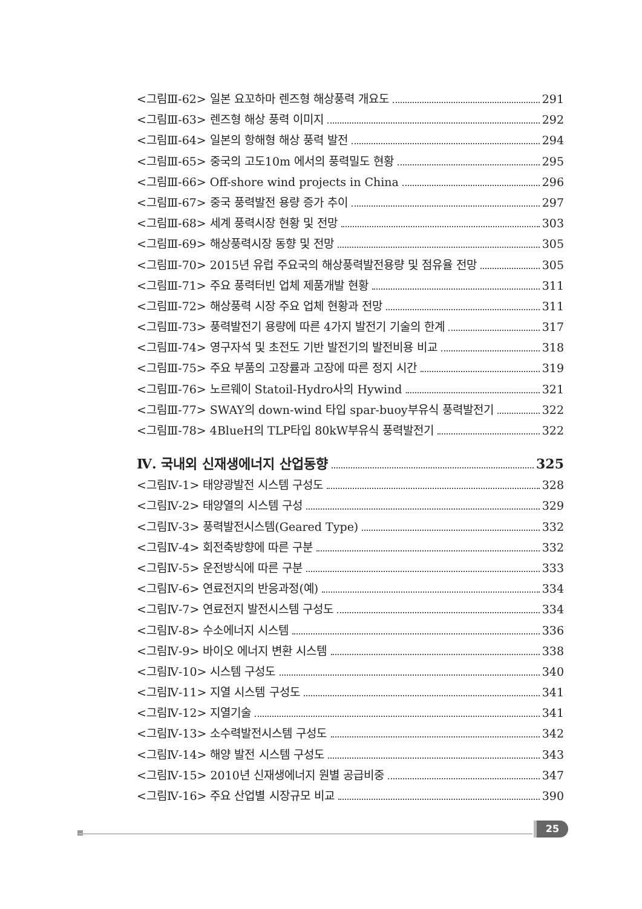<그림Ⅲ-62> 일본 요꼬하마 렌즈형 해상풍력 개요도 291
<그림Ⅲ-63> 렌즈형 해상 풍력 이미지 292
<그림Ⅲ-64> 일본의 항해형 해상 풍력 발전 294
<그림Ⅲ-65> 중국의 고도10m 에서의 풍력밀도 현황 295
<그림Ⅲ-66> Off-shore wind projects in China 296
<그림Ⅲ-67> 중국 풍력발전 용량 증가 추이 297
<그림Ⅲ-68> 세계 풍력시장 현황 및 전망 303
<그림Ⅲ-69> 해상풍력시장 동향 및 전망 305
<그림Ⅲ-70> 2015년 유럽 주요국의 해상풍력발전용량 및 점유율 전망 305
<그림Ⅲ-71> 주요 풍력터빈 업체 제품개발 현황 311
<그림Ⅲ-72> 해상풍력 시장 주요 업체 현황과 전망 311
<그림Ⅲ-73> 풍력발전기 용량에 따른 4가지 발전기 기술의 한계 317
<그림Ⅲ-74> 영구자석 및 초전도 기반 발전기의 발전비용 비교 318
<그림Ⅲ-75> 주요 부품의 고장률과 고장에 따른 정지 시간 319
<그림Ⅲ-76> 노르웨이 Statoil-Hydro사의 Hywind 321
<그림Ⅲ-77> SWAY의 down-wind 타입 spar-buoy부유식 풍력발전기 322
<그림Ⅲ-78> 4BlueH의 TLP타입 80kW부유식 풍력발전기 322
Ⅳ. 국내외 신재생에너지 산업동향 325
<그림Ⅳ-1> 태양광발전 시스템 구성도 328
<그림Ⅳ-2> 태양열의 시스템 구성 329
<그림Ⅳ-3> 풍력발전시스템(Geared Type) 332
<그림Ⅳ-4> 회전축방향에 따른 구분 332
<그림Ⅳ-5> 운전방식에 따른 구분 333
<그림Ⅳ-6> 연료전지의 반응과정(예) 334
<그림Ⅳ-7> 연료전지 발전시스템 구성도 334
<그림Ⅳ-8> 수소에너지 시스템 336
<그림Ⅳ-9> 바이오 에너지 변환 시스템 338
<그림Ⅳ-10> 시스템 구성도 340
<그림Ⅳ-11> 지열 시스템 구성도 341
<그림Ⅳ-12> 지열기술 341
<그림Ⅳ-13> 소수력발전시스템 구성도 342
<그림Ⅳ-14> 해양 발전 시스템 구성도 343
<그림Ⅳ-15> 2010년 신재생에너지 원별 공급비중 347
<그림Ⅳ-16> 주요 산업별 시장규모 비교 390
25